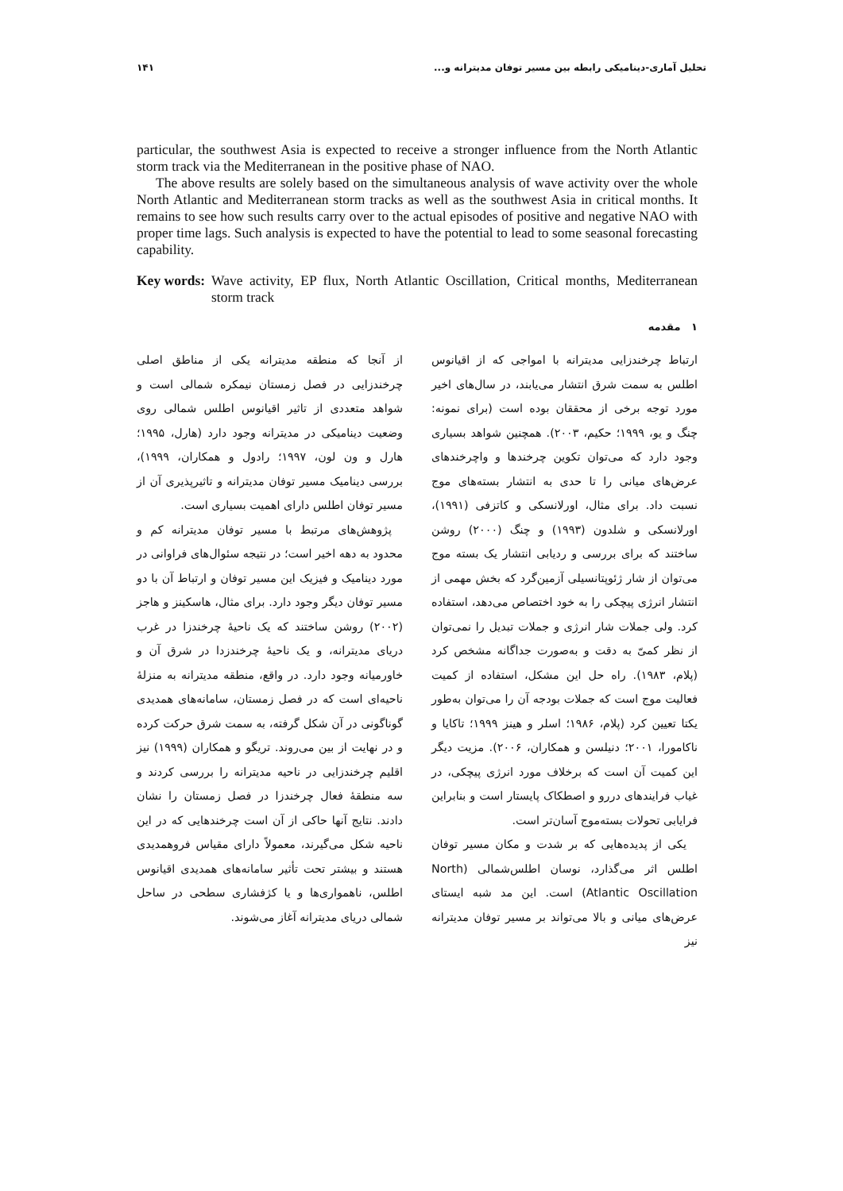تحلیل آماری-دینامیکی رابطه بین مسیر توفان مدیترانه و... ۱۴۱
particular, the southwest Asia is expected to receive a stronger influence from the North Atlantic storm track via the Mediterranean in the positive phase of NAO.
The above results are solely based on the simultaneous analysis of wave activity over the whole North Atlantic and Mediterranean storm tracks as well as the southwest Asia in critical months. It remains to see how such results carry over to the actual episodes of positive and negative NAO with proper time lags. Such analysis is expected to have the potential to lead to some seasonal forecasting capability.
Key words: Wave activity, EP flux, North Atlantic Oscillation, Critical months, Mediterranean storm track
۱ مقدمه
از آنجا که منطقه مدیترانه یکی از مناطق اصلی چرخندزایی در فصل زمستان نیمکره شمالی است و شواهد متعددی از تاثیر اقیانوس اطلس شمالی روی وضعیت دینامیکی در مدیترانه وجود دارد (هارل، ۱۹۹۵؛ هارل و ون لون، ۱۹۹۷؛ رادول و همکاران، ۱۹۹۹)، بررسی دینامیک مسیر توفان مدیترانه و تاثیرپذیری آن از مسیر توفان اطلس دارای اهمیت بسیاری است.
پژوهش‌های مرتبط با مسیر توفان مدیترانه کم و محدود به دهه اخیر است؛ در نتیجه سئوال‌های فراوانی در مورد دینامیک و فیزیک این مسیر توفان و ارتباط آن با دو مسیر توفان دیگر وجود دارد. برای مثال، هاسکینز و هاجز (۲۰۰۲) روشن ساختند که یک ناحیهٔ چرخندزا در غرب دریای مدیترانه، و یک ناحیهٔ چرخندزدا در شرق آن و خاورمیانه وجود دارد. در واقع، منطقه مدیترانه به منزلهٔ ناحیه‌ای است که در فصل زمستان، سامانه‌های همدیدی گوناگونی در آن شکل گرفته، به سمت شرق حرکت کرده و در نهایت از بین می‌روند. تریگو و همکاران (۱۹۹۹) نیز اقلیم چرخندزایی در ناحیه مدیترانه را بررسی کردند و سه منطقهٔ فعال چرخندزا در فصل زمستان را نشان دادند. نتایج آنها حاکی از آن است چرخندهایی که در این ناحیه شکل می‌گیرند، معمولاً دارای مقیاس فروهمدیدی هستند و بیشتر تحت تأثیر سامانه‌های همدیدی اقیانوس اطلس، ناهمواری‌ها و یا کژفشاری سطحی در ساحل شمالی دریای مدیترانه آغاز می‌شوند.
ارتباط چرخندزایی مدیترانه با امواجی که از اقیانوس اطلس به سمت شرق انتشار می‌یابند، در سال‌های اخیر مورد توجه برخی از محققان بوده است (برای نمونه: چنگ و یو، ۱۹۹۹؛ حکیم، ۲۰۰۳). همچنین شواهد بسیاری وجود دارد که می‌توان تکوین چرخندها و واچرخندهای عرض‌های میانی را تا حدی به انتشار بسته‌های موج نسبت داد. برای مثال، اورلانسکی و کاتزفی (۱۹۹۱)، اورلانسکی و شلدون (۱۹۹۳) و چنگ (۲۰۰۰) روشن ساختند که برای بررسی و ردیابی انتشار یک بسته موج می‌توان از شار ژئوپتانسیلی آزمین‌گرد که بخش مهمی از انتشار انرژی پیچکی را به خود اختصاص می‌دهد، استفاده کرد. ولی جملات شار انرژی و جملات تبدیل را نمی‌توان از نظر کمیّ به دقت و به‌صورت جداگانه مشخص کرد (پلام، ۱۹۸۳). راه حل این مشکل، استفاده از کمیت فعالیت موج است که جملات بودجه آن را می‌توان به‌طور یکتا تعیین کرد (پلام، ۱۹۸۶؛ اسلر و هینز ۱۹۹۹؛ تاکایا و ناکامورا، ۲۰۰۱؛ دنیلسن و همکاران، ۲۰۰۶). مزیت دیگر این کمیت آن است که برخلاف مورد انرژی پیچکی، در غیاب فرایندهای دررو و اصطکاک پایستار است و بنابراین فرایابی تحولات بسته‌موج آسان‌تر است.
یکی از پدیده‌هایی که بر شدت و مکان مسیر توفان اطلس اثر می‌گذارد، نوسان اطلس‌شمالی (North Atlantic Oscillation) است. این مد شبه ایستای عرض‌های میانی و بالا می‌تواند بر مسیر توفان مدیترانه نیز